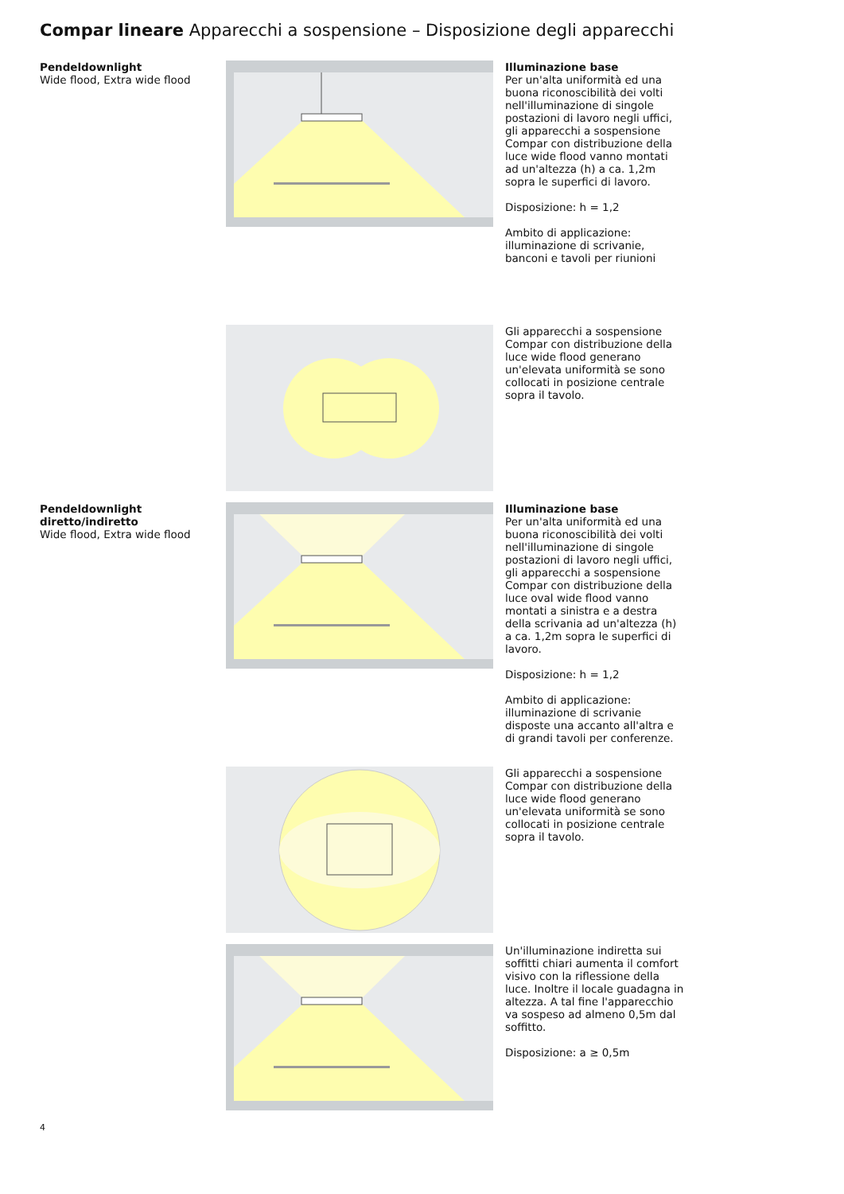Compar lineare Apparecchi a sospensione – Disposizione degli apparecchi
Pendeldownlight
Wide flood, Extra wide flood
Illuminazione base
Per un'alta uniformità ed una buona riconoscibilità dei volti nell'illuminazione di singole postazioni di lavoro negli uffici, gli apparecchi a sospensione Compar con distribuzione della luce wide flood vanno montati ad un'altezza (h) a ca. 1,2m sopra le superfici di lavoro.
Disposizione: h = 1,2
Ambito di applicazione: illuminazione di scrivanie, banconi e tavoli per riunioni
Gli apparecchi a sospensione Compar con distribuzione della luce wide flood generano un'elevata uniformità se sono collocati in posizione centrale sopra il tavolo.
Pendeldownlight diretto/indiretto
Wide flood, Extra wide flood
Illuminazione base
Per un'alta uniformità ed una buona riconoscibilità dei volti nell'illuminazione di singole postazioni di lavoro negli uffici, gli apparecchi a sospensione Compar con distribuzione della luce oval wide flood vanno montati a sinistra e a destra della scrivania ad un'altezza (h) a ca. 1,2m sopra le superfici di lavoro.
Disposizione: h = 1,2
Ambito di applicazione: illuminazione di scrivanie disposte una accanto all'altra e di grandi tavoli per conferenze.
Gli apparecchi a sospensione Compar con distribuzione della luce wide flood generano un'elevata uniformità se sono collocati in posizione centrale sopra il tavolo.
Un'illuminazione indiretta sui soffitti chiari aumenta il comfort visivo con la riflessione della luce. Inoltre il locale guadagna in altezza. A tal fine l'apparecchio va sospeso ad almeno 0,5m dal soffitto.
Disposizione: a ≥ 0,5m
4